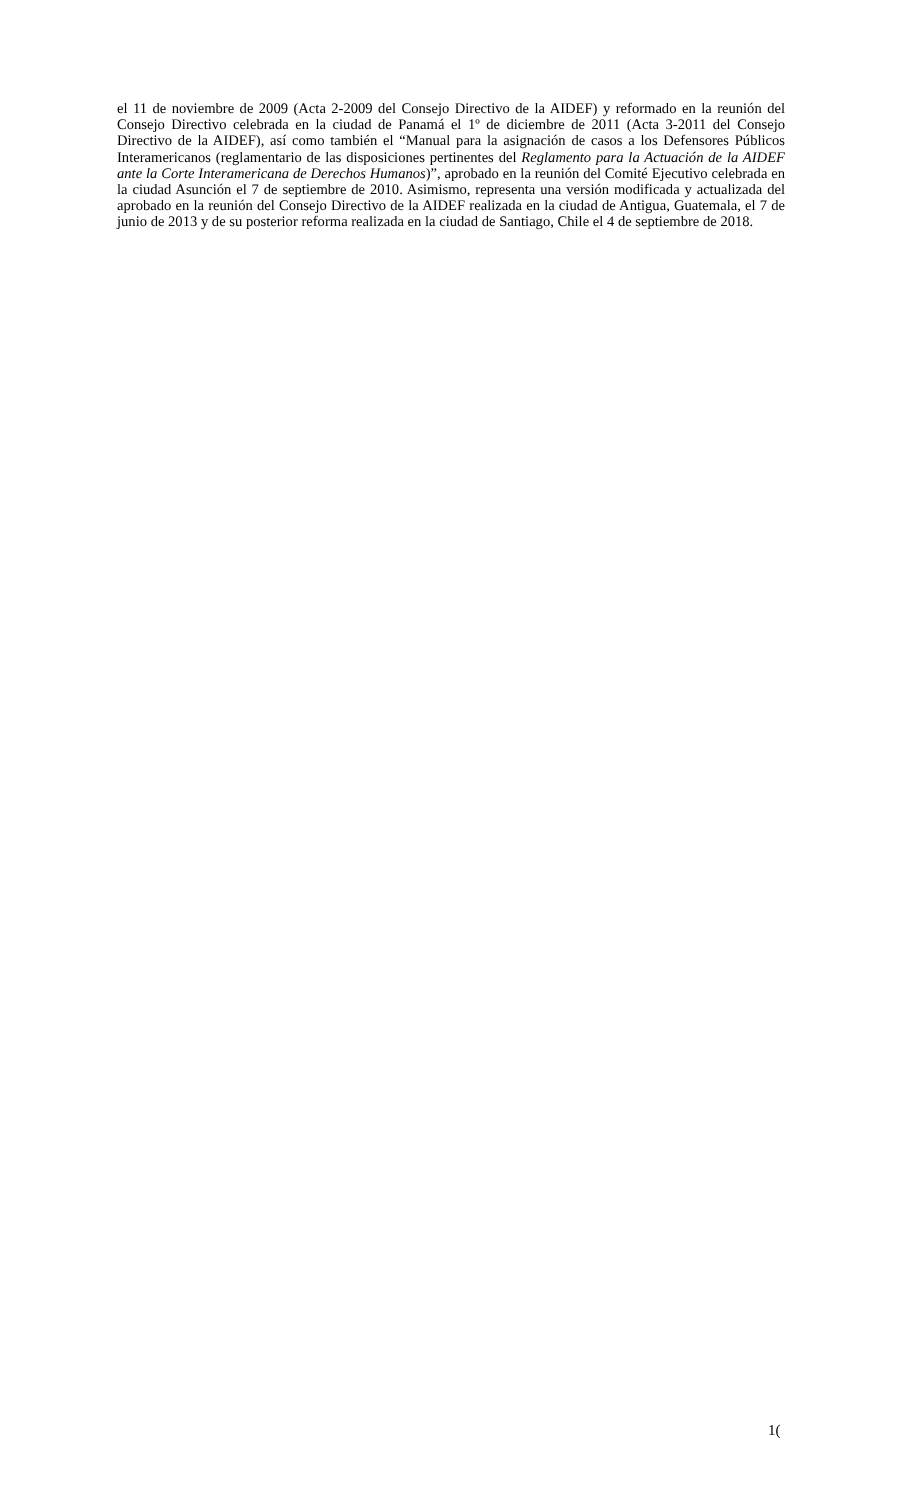el 11 de noviembre de 2009 (Acta 2-2009 del Consejo Directivo de la AIDEF) y reformado en la reunión del Consejo Directivo celebrada en la ciudad de Panamá el 1º de diciembre de 2011 (Acta 3-2011 del Consejo Directivo de la AIDEF), así como también el “Manual para la asignación de casos a los Defensores Públicos Interamericanos (reglamentario de las disposiciones pertinentes del Reglamento para la Actuación de la AIDEF ante la Corte Interamericana de Derechos Humanos)”, aprobado en la reunión del Comité Ejecutivo celebrada en la ciudad Asunción el 7 de septiembre de 2010. Asimismo, representa una versión modificada y actualizada del aprobado en la reunión del Consejo Directivo de la AIDEF realizada en la ciudad de Antigua, Guatemala, el 7 de junio de 2013 y de su posterior reforma realizada en la ciudad de Santiago, Chile el 4 de septiembre de 2018.
1(